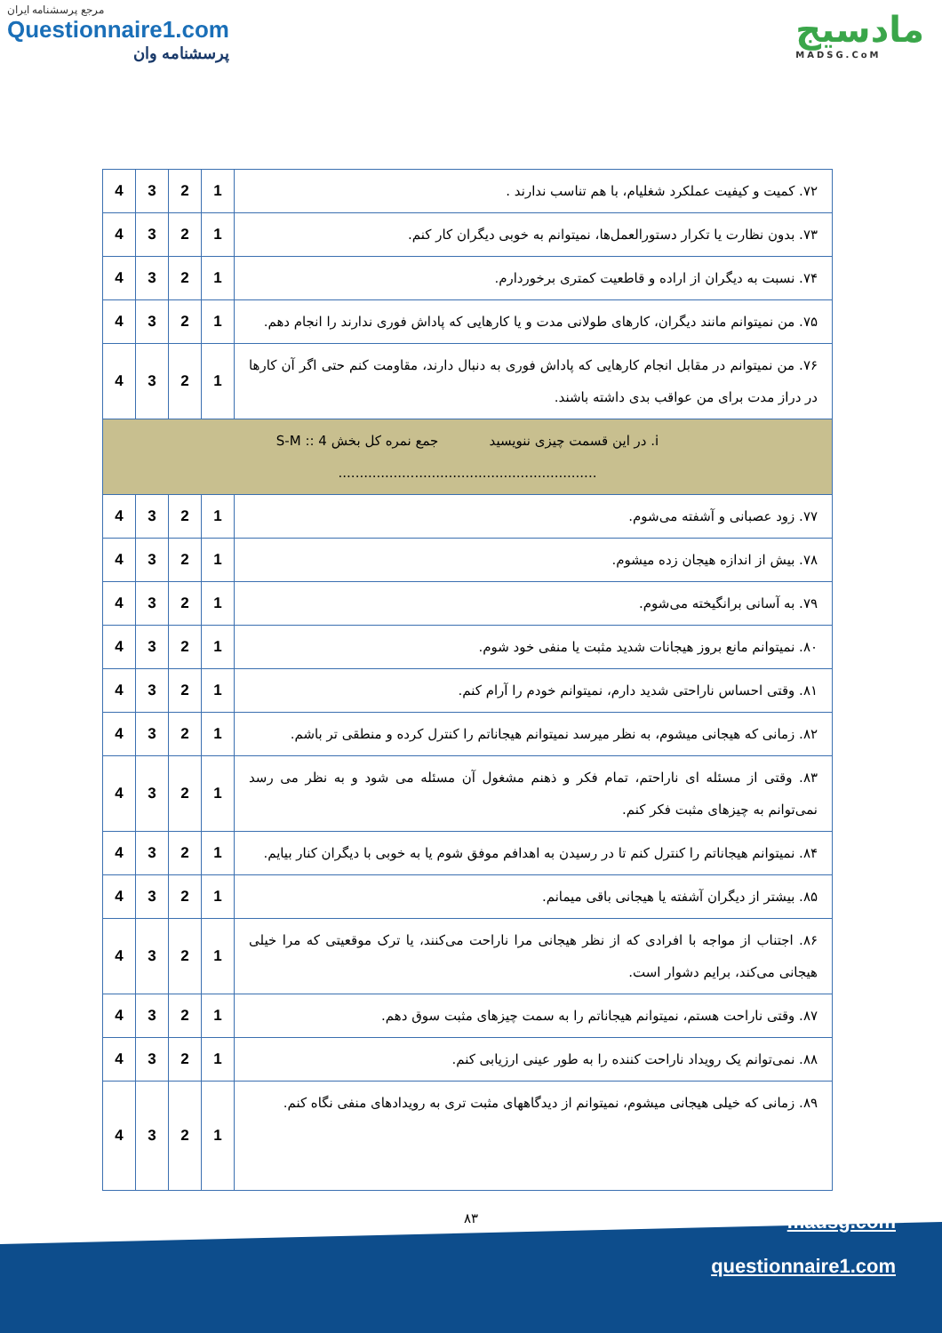مرجع پرسشنامه ایران
Questionnaire1.com
پرسشنامه وان
مادسیج
MADSG.CoM
| ۷۲. کمیت و کیفیت عملکرد شغلیام، با هم تناسب ندارند . | 1 | 2 | 3 | 4 |
| ۷۳. بدون نظارت یا تکرار دستورالعمل‌ها، نمیتوانم به خوبی دیگران کار کنم. | 1 | 2 | 3 | 4 |
| ۷۴. نسبت به دیگران از اراده و قاطعیت کمتری برخوردارم. | 1 | 2 | 3 | 4 |
| ۷۵. من نمیتوانم مانند دیگران، کارهای طولانی مدت و یا کارهایی که پاداش فوری ندارند را انجام دهم. | 1 | 2 | 3 | 4 |
| ۷۶. من نمیتوانم در مقابل انجام کارهایی که پاداش فوری به دنبال دارند، مقاومت کنم حتی اگر آن کارها در دراز مدت برای من عواقب بدی داشته باشند. | 1 | 2 | 3 | 4 |
| i. در این قسمت چیزی ننویسید جمع نمره کل بخش S-M :: 4 ............................................................. | | | | |
| ۷۷. زود عصبانی و آشفته می‌شوم. | 1 | 2 | 3 | 4 |
| ۷۸. بیش از اندازه هیجان زده میشوم. | 1 | 2 | 3 | 4 |
| ۷۹. به آسانی برانگیخته می‌شوم. | 1 | 2 | 3 | 4 |
| ۸۰. نمیتوانم مانع بروز هیجانات شدید مثبت یا منفی خود شوم. | 1 | 2 | 3 | 4 |
| ۸۱. وقتی احساس ناراحتی شدید دارم، نمیتوانم خودم را آرام کنم. | 1 | 2 | 3 | 4 |
| ۸۲. زمانی که هیجانی میشوم، به نظر میرسد نمیتوانم هیجاناتم را کنترل کرده و منطقی تر باشم. | 1 | 2 | 3 | 4 |
| ۸۳. وقتی از مسئله ای ناراحتم، تمام فکر و ذهنم مشغول آن مسئله می شود و به نظر می رسد نمی‌توانم به چیزهای مثبت فکر کنم. | 1 | 2 | 3 | 4 |
| ۸۴. نمیتوانم هیجاناتم را کنترل کنم تا در رسیدن به اهدافم موفق شوم یا به خوبی با دیگران کنار بیایم. | 1 | 2 | 3 | 4 |
| ۸۵. بیشتر از دیگران آشفته یا هیجانی باقی میمانم. | 1 | 2 | 3 | 4 |
| ۸۶. اجتناب از مواجه با افرادی که از نظر هیجانی مرا ناراحت می‌کنند، یا ترک موقعیتی که مرا خیلی هیجانی می‌کند، برایم دشوار است. | 1 | 2 | 3 | 4 |
| ۸۷. وقتی ناراحت هستم، نمیتوانم هیجاناتم را به سمت چیزهای مثبت سوق دهم. | 1 | 2 | 3 | 4 |
| ۸۸. نمی‌توانم یک رویداد ناراحت کننده را به طور عینی ارزیابی کنم. | 1 | 2 | 3 | 4 |
| ۸۹. زمانی که خیلی هیجانی میشوم، نمیتوانم از دیدگاههای مثبت تری به رویدادهای منفی نگاه کنم. | 1 | 2 | 3 | 4 |
۸۳
madsg.com
questionnaire1.com